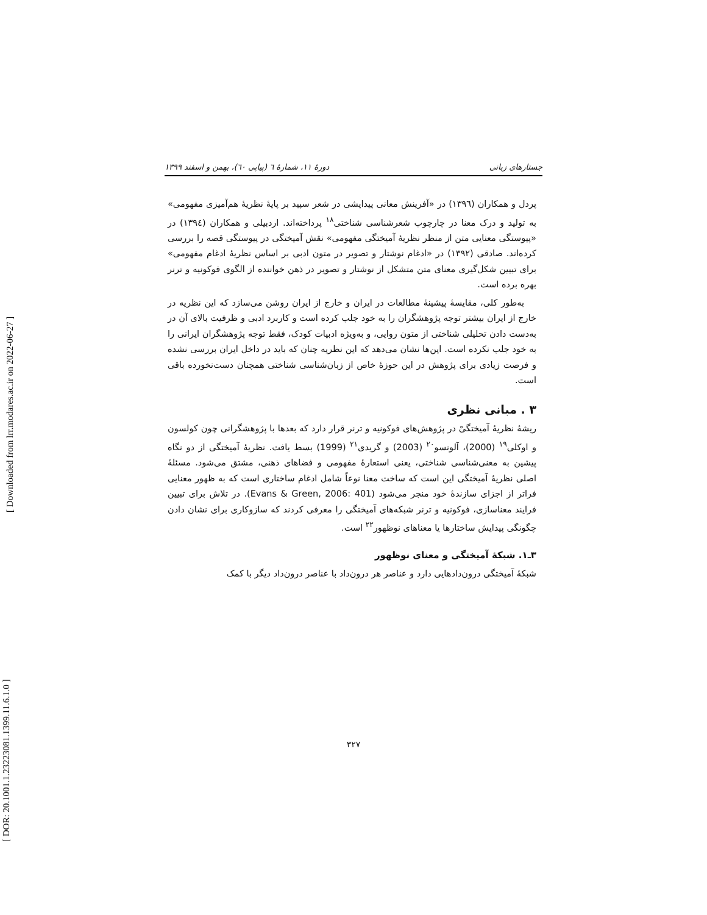[ DOR: 20.1001.1.23223081.1399.11.6.1.0 ]
[ Downloaded from lrr.modares.ac.ir on 2022-06-27 ]
جستارهای زبانی دورهٔ ۱۱، شمارهٔ ٦ (پیاپی ٦٠)، بهمن و اسفند ۱۳۹۹
پردل و همکاران (۱۳۹٦) در «آفرینش معانی پیدایشی در شعر سپید بر پایهٔ نظریهٔ هم‌آمیزی مفهومی» به تولید و درک معنا در چارچوب شعرشناسی شناختی<sup>۱۸</sup> پرداخته‌اند. اردبیلی و همکاران (۱۳۹٤) در «پیوستگی معنایی متن از منظر نظریهٔ آمیختگی مفهومی» نقش آمیختگی در پیوستگی قصه را بررسی کرده‌اند. صادقی (۱۳۹۲) در «ادغام نوشتار و تصویر در متون ادبی بر اساس نظریهٔ ادغام مفهومی» برای تبیین شکل‌گیری معنای متن متشکل از نوشتار و تصویر در ذهن خواننده از الگوی فوکونیه و ترنر بهره برده است.
به‌طور کلی، مقایسهٔ پیشینهٔ مطالعات در ایران و خارج از ایران روشن می‌سازد که این نظریه در خارج از ایران بیشتر توجه پژوهشگران را به خود جلب کرده است و کاربرد ادبی و ظرفیت بالای آن در به‌دست دادن تحلیلی شناختی از متون روایی، و به‌ویژه ادبیات کودک، فقط توجه پژوهشگران ایرانی را به خود جلب نکرده است. این‌ها نشان می‌دهد که این نظریه چنان که باید در داخل ایران بررسی نشده و فرصت زیادی برای پژوهش در این حوزهٔ خاص از زبان‌شناسی شناختی همچنان دست‌نخورده باقی است.
۳ . مبانی نظری
ریشهٔ نظریهٔ آمیختگیْ در پژوهش‌های فوکونیه و ترنر قرار دارد که بعدها با پژوهشگرانی چون کولسون و اوکلی<sup>۱۹</sup> (2000)، آلونسو<sup>۲۰</sup> (2003) و گریدی<sup>۲۱</sup> (1999) بسط یافت. نظریهٔ آمیختگی از دو نگاه پیشین به معنی‌شناسی شناختی، یعنی استعارهٔ مفهومی و فضاهای ذهنی، مشتق می‌شود. مسئلهٔ اصلی نظریهٔ آمیختگی این است که ساخت معنا نوعاً شامل ادغام ساختاری است که به ظهور معنایی فراتر از اجزای سازندهٔ خود منجر می‌شود (Evans & Green, 2006: 401). در تلاش برای تبیین فرایند معناسازی، فوکونیه و ترنر شبکه‌های آمیختگی را معرفی کردند که سازوکاری برای نشان دادن چگونگی پیدایش ساختارها یا معناهای نوظهور<sup>۲۲</sup> است.
۳ـ۱. شبکهٔ آمیختگی و معنای نوظهور
شبکهٔ آمیختگی درون‌دادهایی دارد و عناصر هر درون‌داد با عناصر درون‌داد دیگر با کمک
۳۲۷